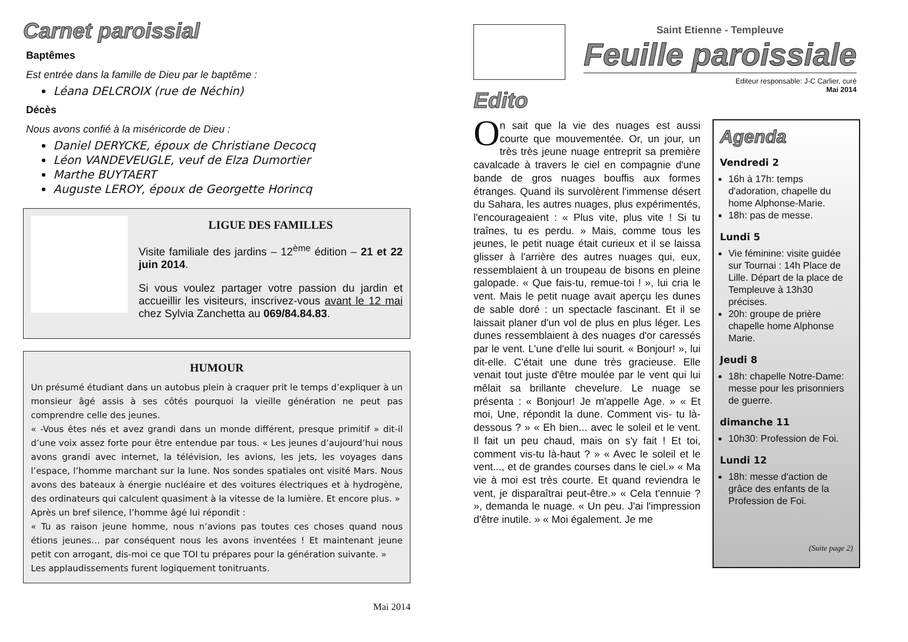Carnet paroissial
Baptêmes
Est entrée dans la famille de Dieu par le baptême :
Léana DELCROIX (rue de Néchin)
Décès
Nous avons confié à la miséricorde de Dieu :
Daniel DERYCKE, époux de Christiane Decocq
Léon VANDEVEUGLE, veuf de Elza Dumortier
Marthe BUYTAERT
Auguste LEROY, époux de Georgette Horincq
LIGUE DES FAMILLES
Visite familiale des jardins – 12<sup>ème</sup> édition – 21 et 22 juin 2014.
Si vous voulez partager votre passion du jardin et accueillir les visiteurs, inscrivez-vous avant le 12 mai chez Sylvia Zanchetta au 069/84.84.83.
HUMOUR
Un présumé étudiant dans un autobus plein à craquer prit le temps d’expliquer à un monsieur âgé assis à ses côtés pourquoi la vieille génération ne peut pas comprendre celle des jeunes.
« -Vous êtes nés et avez grandi dans un monde différent, presque primitif » dit-il d’une voix assez forte pour être entendue par tous. « Les jeunes d’aujourd’hui nous avons grandi avec internet, la télévision, les avions, les jets, les voyages dans l’espace, l’homme marchant sur la lune. Nos sondes spatiales ont visité Mars. Nous avons des bateaux à énergie nucléaire et des voitures électriques et à hydrogène, des ordinateurs qui calculent quasiment à la vitesse de la lumière. Et encore plus. »
Après un bref silence, l’homme âgé lui répondit :
« Tu as raison jeune homme, nous n’avions pas toutes ces choses quand nous étions jeunes… par conséquent nous les avons inventées ! Et maintenant jeune petit con arrogant, dis-moi ce que TOI tu prépares pour la génération suivante. »
Les applaudissements furent logiquement tonitruants.
Mai 2014
Saint Etienne - Templeuve
Feuille paroissiale
Editeur responsable: J-C Carlier, curé
Mai 2014
Edito
On sait que la vie des nuages est aussi courte que mouvementée. Or, un jour, un très très jeune nuage entreprit sa première cavalcade à travers le ciel en compagnie d'une bande de gros nuages bouffis aux formes étranges. Quand ils survolèrent l'immense désert du Sahara, les autres nuages, plus expérimentés, l'encourageaient : « Plus vite, plus vite ! Si tu traînes, tu es perdu. » Mais, comme tous les jeunes, le petit nuage était curieux et il se laissa glisser à l'arrière des autres nuages qui, eux, ressemblaient à un troupeau de bisons en pleine galopade. « Que fais-tu, remue-toi ! », lui cria le vent. Mais le petit nuage avait aperçu les dunes de sable doré : un spectacle fascinant. Et il se laissait planer d'un vol de plus en plus léger. Les dunes ressemblaient à des nuages d'or caressés par le vent. L'une d'elle lui sourit. « Bonjour! », lui dit-elle. C'était une dune très gracieuse. Elle venait tout juste d'être moulée par le vent qui lui mêlait sa brillante chevelure. Le nuage se présenta : « Bonjour! Je m'appelle Age. » « Et moi, Une, répondit la dune. Comment vis- tu là-dessous ? » « Eh bien... avec le soleil et le vent. Il fait un peu chaud, mais on s'y fait ! Et toi, comment vis-tu là-haut ? » « Avec le soleil et le vent..., et de grandes courses dans le ciel.» « Ma vie à moi est très courte. Et quand reviendra le vent, je disparaîtrai peut-être.» « Cela t'ennuie ? », demanda le nuage. « Un peu. J'ai l'impression d'être inutile. » « Moi également. Je me
Agenda
Vendredi 2
16h à 17h: temps d'adoration, chapelle du home Alphonse-Marie.
18h: pas de messe.
Lundi 5
Vie féminine: visite guidée sur Tournai : 14h Place de Lille. Départ de la place de Templeuve à 13h30 précises.
20h: groupe de prière chapelle home Alphonse Marie.
Jeudi 8
18h: chapelle Notre-Dame: messe pour les prisonniers de guerre.
dimanche 11
10h30: Profession de Foi.
Lundi 12
18h: messe d'action de grâce des enfants de la Profession de Foi.
(Suite page 2)